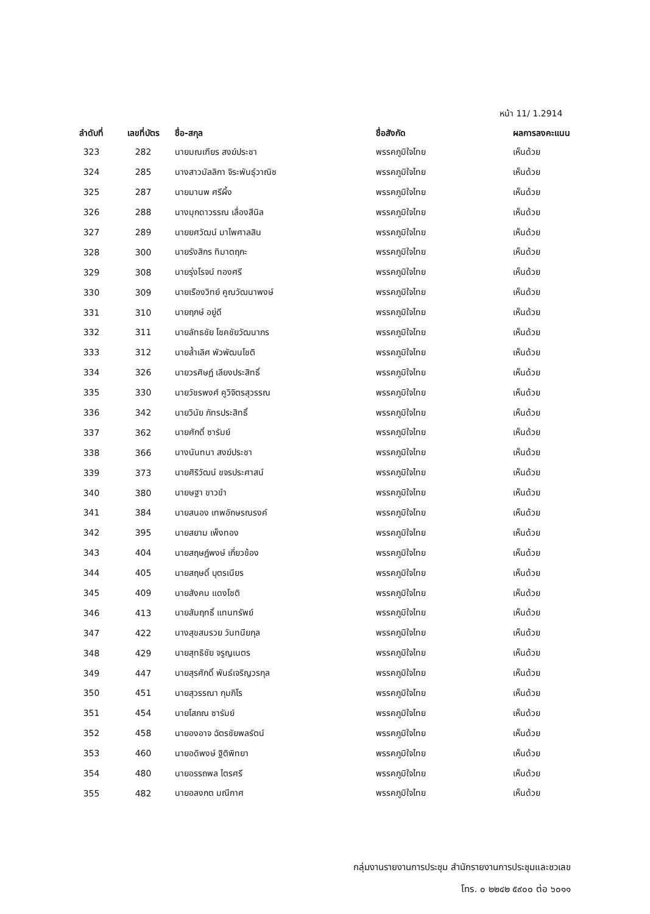หน้า 11/ 1.2914
| ลำดับที่ | เลขที่บัตร | ชื่อ-สกุล | ชื่อสังกัด | ผลการลงคะแนน |
| --- | --- | --- | --- | --- |
| 323 | 282 | นายมณเฑียร สงฆ์ประชา | พรรคภูมิใจไทย | เห็นด้วย |
| 324 | 285 | นางสาวมัลลิกา จิระพันธุ์วาณิช | พรรคภูมิใจไทย | เห็นด้วย |
| 325 | 287 | นายมานพ ศรีผึ้ง | พรรคภูมิใจไทย | เห็นด้วย |
| 326 | 288 | นางมุกดาวรรณ เลื่องสีนิล | พรรคภูมิใจไทย | เห็นด้วย |
| 327 | 289 | นายยศวัฒน์ มาไพศาลสิน | พรรคภูมิใจไทย | เห็นด้วย |
| 328 | 300 | นายรังสิกร ทิมาตฤกะ | พรรคภูมิใจไทย | เห็นด้วย |
| 329 | 308 | นายรุ่งโรจน์ ทองศรี | พรรคภูมิใจไทย | เห็นด้วย |
| 330 | 309 | นายเรืองวิทย์ คูณวัฒนาพงษ์ | พรรคภูมิใจไทย | เห็นด้วย |
| 331 | 310 | นายฤกษ์ อยู่ดี | พรรคภูมิใจไทย | เห็นด้วย |
| 332 | 311 | นายลัทธชัย โชคชัยวัฒนากร | พรรคภูมิใจไทย | เห็นด้วย |
| 333 | 312 | นายล้ำเลิศ พัวพัฒนโชติ | พรรคภูมิใจไทย | เห็นด้วย |
| 334 | 326 | นายวรศิษฏ์ เลียงประสิทธิ์ | พรรคภูมิใจไทย | เห็นด้วย |
| 335 | 330 | นายวัชรพงศ์ คูวิจิตรสุวรรณ | พรรคภูมิใจไทย | เห็นด้วย |
| 336 | 342 | นายวินัย ภัทรประสิทธิ์ | พรรคภูมิใจไทย | เห็นด้วย |
| 337 | 362 | นายศักดิ์ ซารัมย์ | พรรคภูมิใจไทย | เห็นด้วย |
| 338 | 366 | นางนันทนา สงฆ์ประชา | พรรคภูมิใจไทย | เห็นด้วย |
| 339 | 373 | นายศิริวัฒน์ ขจรประศาสน์ | พรรคภูมิใจไทย | เห็นด้วย |
| 340 | 380 | นายษฐา ขาวขำ | พรรคภูมิใจไทย | เห็นด้วย |
| 341 | 384 | นายสนอง เทพอักษรณรงค์ | พรรคภูมิใจไทย | เห็นด้วย |
| 342 | 395 | นายสยาม เพ็งทอง | พรรคภูมิใจไทย | เห็นด้วย |
| 343 | 404 | นายสฤษฏ์พงษ์ เกี่ยวข้อง | พรรคภูมิใจไทย | เห็นด้วย |
| 344 | 405 | นายสฤษดิ์ บุตรเนียร | พรรคภูมิใจไทย | เห็นด้วย |
| 345 | 409 | นายสังคม แดงโชติ | พรรคภูมิใจไทย | เห็นด้วย |
| 346 | 413 | นายสัมฤทธิ์ แทนทรัพย์ | พรรคภูมิใจไทย | เห็นด้วย |
| 347 | 422 | นางสุขสมรวย วันทนียกุล | พรรคภูมิใจไทย | เห็นด้วย |
| 348 | 429 | นายสุทธิชัย จรูญเนตร | พรรคภูมิใจไทย | เห็นด้วย |
| 349 | 447 | นายสุรศักดิ์ พันธ์เจริญวรกุล | พรรคภูมิใจไทย | เห็นด้วย |
| 350 | 451 | นายสุวรรณา กุมภิโร | พรรคภูมิใจไทย | เห็นด้วย |
| 351 | 454 | นายโสภณ ซารัมย์ | พรรคภูมิใจไทย | เห็นด้วย |
| 352 | 458 | นายองอาจ ฉัตรชัยพลรัตน์ | พรรคภูมิใจไทย | เห็นด้วย |
| 353 | 460 | นายอดิพงษ์ ฐิติพิทยา | พรรคภูมิใจไทย | เห็นด้วย |
| 354 | 480 | นายอรรถพล ไตรศรี | พรรคภูมิใจไทย | เห็นด้วย |
| 355 | 482 | นายอลงกต มณีกาศ | พรรคภูมิใจไทย | เห็นด้วย |
กลุ่มงานรายงานการประชุม สำนักรายงานการประชุมและชวเลข
โทร. ๐ ๒๒๔๒ ๕๙๐๐ ต่อ ๖๐๑๑